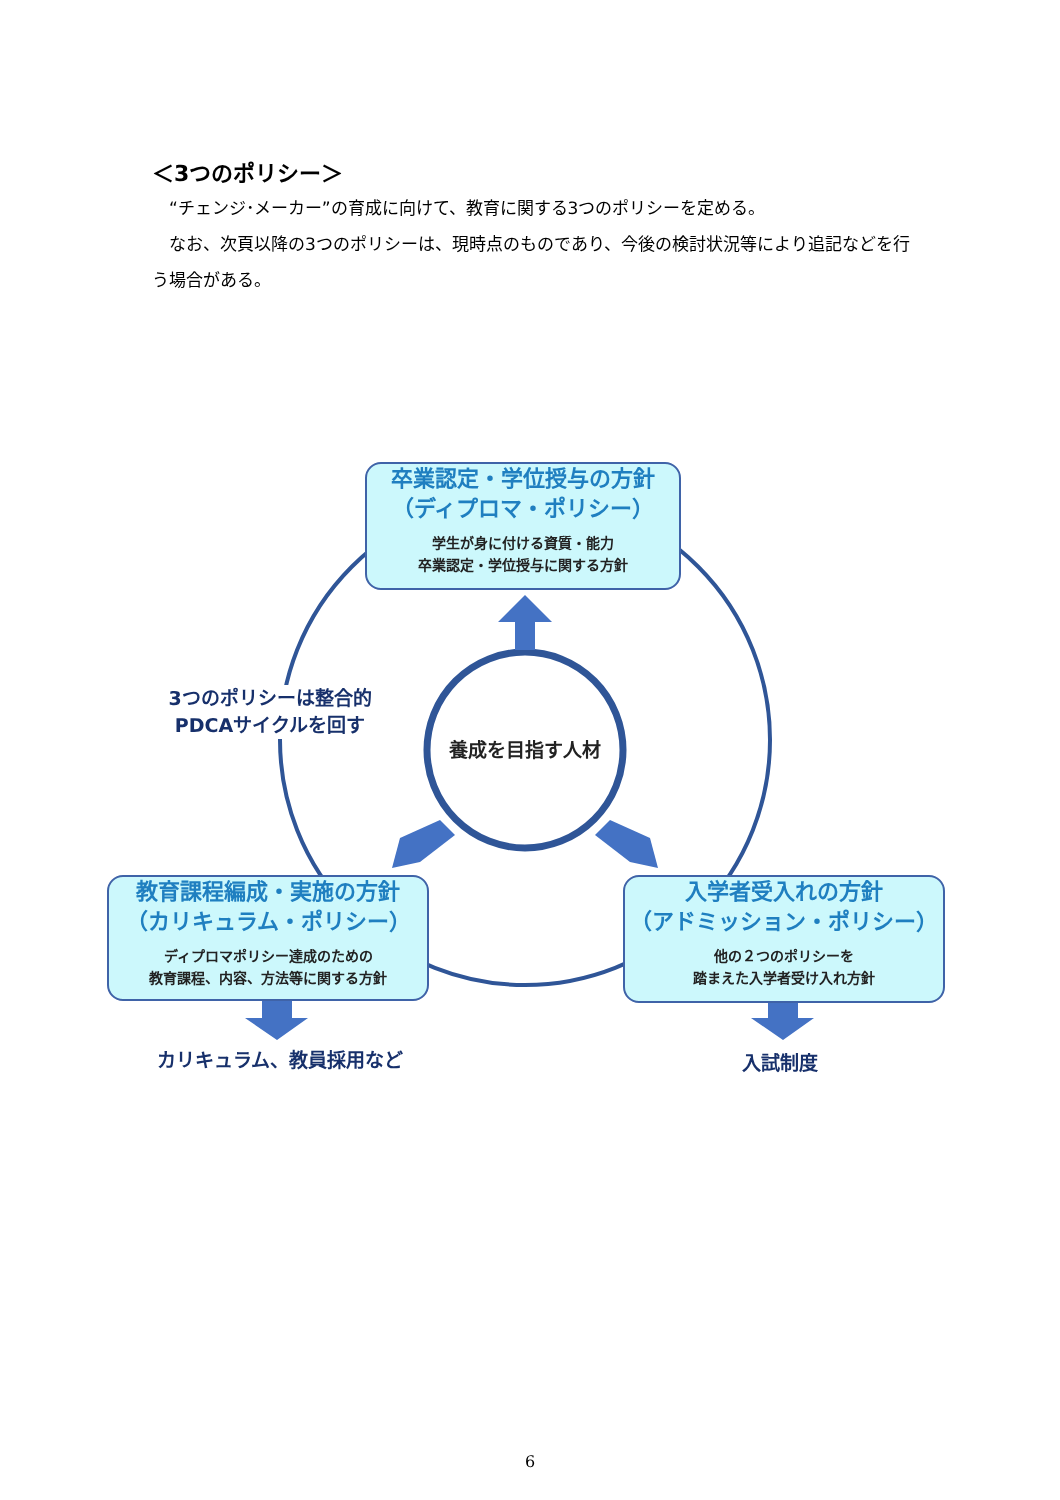＜3つのポリシー＞
　“チェンジ･メーカー”の育成に向けて、教育に関する3つのポリシーを定める。
　なお、次頁以降の3つのポリシーは、現時点のものであり、今後の検討状況等により追記などを行う場合がある。
卒業認定・学位授与の方針
（ディプロマ・ポリシー）
学生が身に付ける資質・能力
卒業認定・学位授与に関する方針
教育課程編成・実施の方針
（カリキュラム・ポリシー）
ディプロマポリシー達成のための
教育課程、内容、方法等に関する方針
入学者受入れの方針
（アドミッション・ポリシー）
他の２つのポリシーを
踏まえた入学者受け入れ方針
3つのポリシーは整合的
PDCAサイクルを回す
養成を目指す人材
カリキュラム、教員採用など 入試制度
6